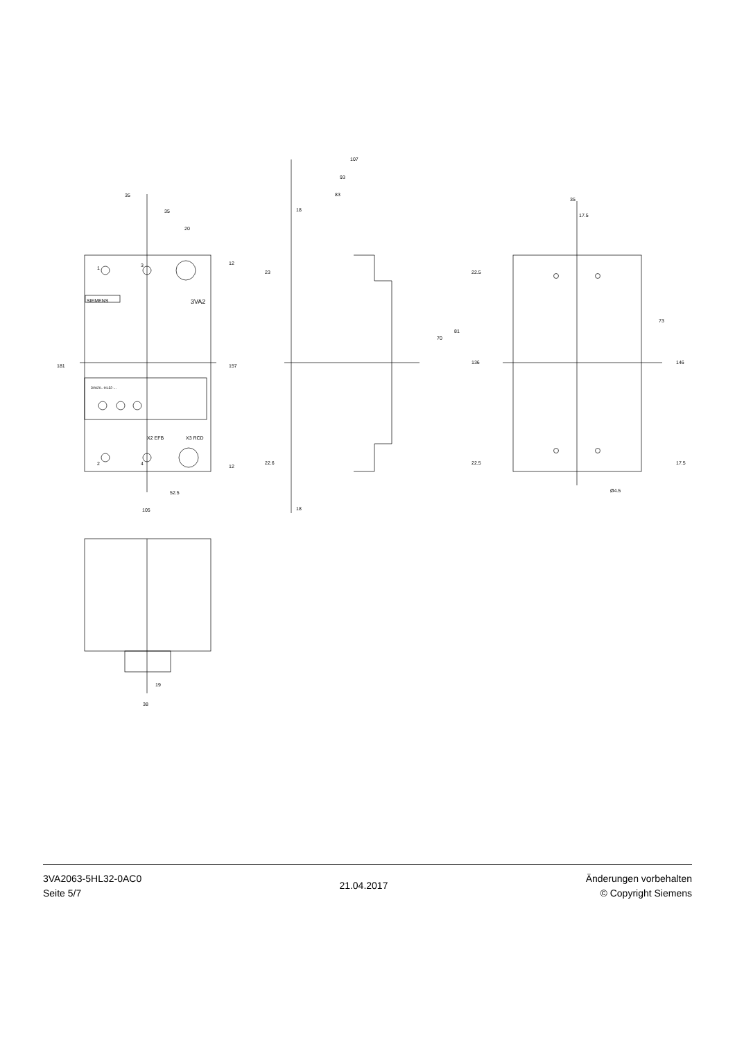35
35
20
181
157
12
12
52.5
105
1
3
2
4
SIEMENS
3VA2
3VA20..-HL32-...
X2 EFB
X3 RCD
107
93
83
18
18
23
22.6
22.5
22.5
70
81
136
35
17.5
73
146
17.5
Ø4.5
19
38
3VA2063-5HL32-0AC0
Seite 5/7
21.04.2017
Änderungen vorbehalten
© Copyright Siemens